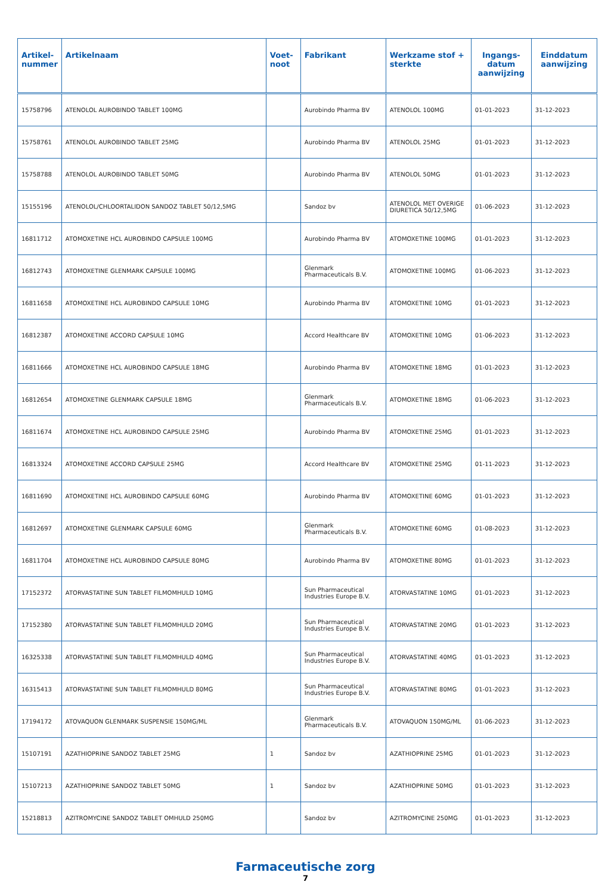| Artikel- nummer | Artikelnaam | Voet- noot | Fabrikant | Werkzame stof + sterkte | Ingangs- datum aanwijzing | Einddatum aanwijzing |
| --- | --- | --- | --- | --- | --- | --- |
| 15758796 | ATENOLOL AUROBINDO TABLET 100MG | | Aurobindo Pharma BV | ATENOLOL 100MG | 01-01-2023 | 31-12-2023 |
| 15758761 | ATENOLOL AUROBINDO TABLET 25MG | | Aurobindo Pharma BV | ATENOLOL 25MG | 01-01-2023 | 31-12-2023 |
| 15758788 | ATENOLOL AUROBINDO TABLET 50MG | | Aurobindo Pharma BV | ATENOLOL 50MG | 01-01-2023 | 31-12-2023 |
| 15155196 | ATENOLOL/CHLOORTALIDON SANDOZ TABLET 50/12,5MG | | Sandoz bv | ATENOLOL MET OVERIGE DIURETICA 50/12,5MG | 01-06-2023 | 31-12-2023 |
| 16811712 | ATOMOXETINE HCL AUROBINDO CAPSULE 100MG | | Aurobindo Pharma BV | ATOMOXETINE 100MG | 01-01-2023 | 31-12-2023 |
| 16812743 | ATOMOXETINE GLENMARK CAPSULE 100MG | | Glenmark Pharmaceuticals B.V. | ATOMOXETINE 100MG | 01-06-2023 | 31-12-2023 |
| 16811658 | ATOMOXETINE HCL AUROBINDO CAPSULE 10MG | | Aurobindo Pharma BV | ATOMOXETINE 10MG | 01-01-2023 | 31-12-2023 |
| 16812387 | ATOMOXETINE ACCORD CAPSULE 10MG | | Accord Healthcare BV | ATOMOXETINE 10MG | 01-06-2023 | 31-12-2023 |
| 16811666 | ATOMOXETINE HCL AUROBINDO CAPSULE 18MG | | Aurobindo Pharma BV | ATOMOXETINE 18MG | 01-01-2023 | 31-12-2023 |
| 16812654 | ATOMOXETINE GLENMARK CAPSULE 18MG | | Glenmark Pharmaceuticals B.V. | ATOMOXETINE 18MG | 01-06-2023 | 31-12-2023 |
| 16811674 | ATOMOXETINE HCL AUROBINDO CAPSULE 25MG | | Aurobindo Pharma BV | ATOMOXETINE 25MG | 01-01-2023 | 31-12-2023 |
| 16813324 | ATOMOXETINE ACCORD CAPSULE 25MG | | Accord Healthcare BV | ATOMOXETINE 25MG | 01-11-2023 | 31-12-2023 |
| 16811690 | ATOMOXETINE HCL AUROBINDO CAPSULE 60MG | | Aurobindo Pharma BV | ATOMOXETINE 60MG | 01-01-2023 | 31-12-2023 |
| 16812697 | ATOMOXETINE GLENMARK CAPSULE 60MG | | Glenmark Pharmaceuticals B.V. | ATOMOXETINE 60MG | 01-08-2023 | 31-12-2023 |
| 16811704 | ATOMOXETINE HCL AUROBINDO CAPSULE 80MG | | Aurobindo Pharma BV | ATOMOXETINE 80MG | 01-01-2023 | 31-12-2023 |
| 17152372 | ATORVASTATINE SUN TABLET FILMOMHULD 10MG | | Sun Pharmaceutical Industries Europe B.V. | ATORVASTATINE 10MG | 01-01-2023 | 31-12-2023 |
| 17152380 | ATORVASTATINE SUN TABLET FILMOMHULD 20MG | | Sun Pharmaceutical Industries Europe B.V. | ATORVASTATINE 20MG | 01-01-2023 | 31-12-2023 |
| 16325338 | ATORVASTATINE SUN TABLET FILMOMHULD 40MG | | Sun Pharmaceutical Industries Europe B.V. | ATORVASTATINE 40MG | 01-01-2023 | 31-12-2023 |
| 16315413 | ATORVASTATINE SUN TABLET FILMOMHULD 80MG | | Sun Pharmaceutical Industries Europe B.V. | ATORVASTATINE 80MG | 01-01-2023 | 31-12-2023 |
| 17194172 | ATOVAQUON GLENMARK SUSPENSIE 150MG/ML | | Glenmark Pharmaceuticals B.V. | ATOVAQUON 150MG/ML | 01-06-2023 | 31-12-2023 |
| 15107191 | AZATHIOPRINE SANDOZ TABLET 25MG | 1 | Sandoz bv | AZATHIOPRINE 25MG | 01-01-2023 | 31-12-2023 |
| 15107213 | AZATHIOPRINE SANDOZ TABLET 50MG | 1 | Sandoz bv | AZATHIOPRINE 50MG | 01-01-2023 | 31-12-2023 |
| 15218813 | AZITROMYCINE SANDOZ TABLET OMHULD 250MG | | Sandoz bv | AZITROMYCINE 250MG | 01-01-2023 | 31-12-2023 |
Farmaceutische zorg
7